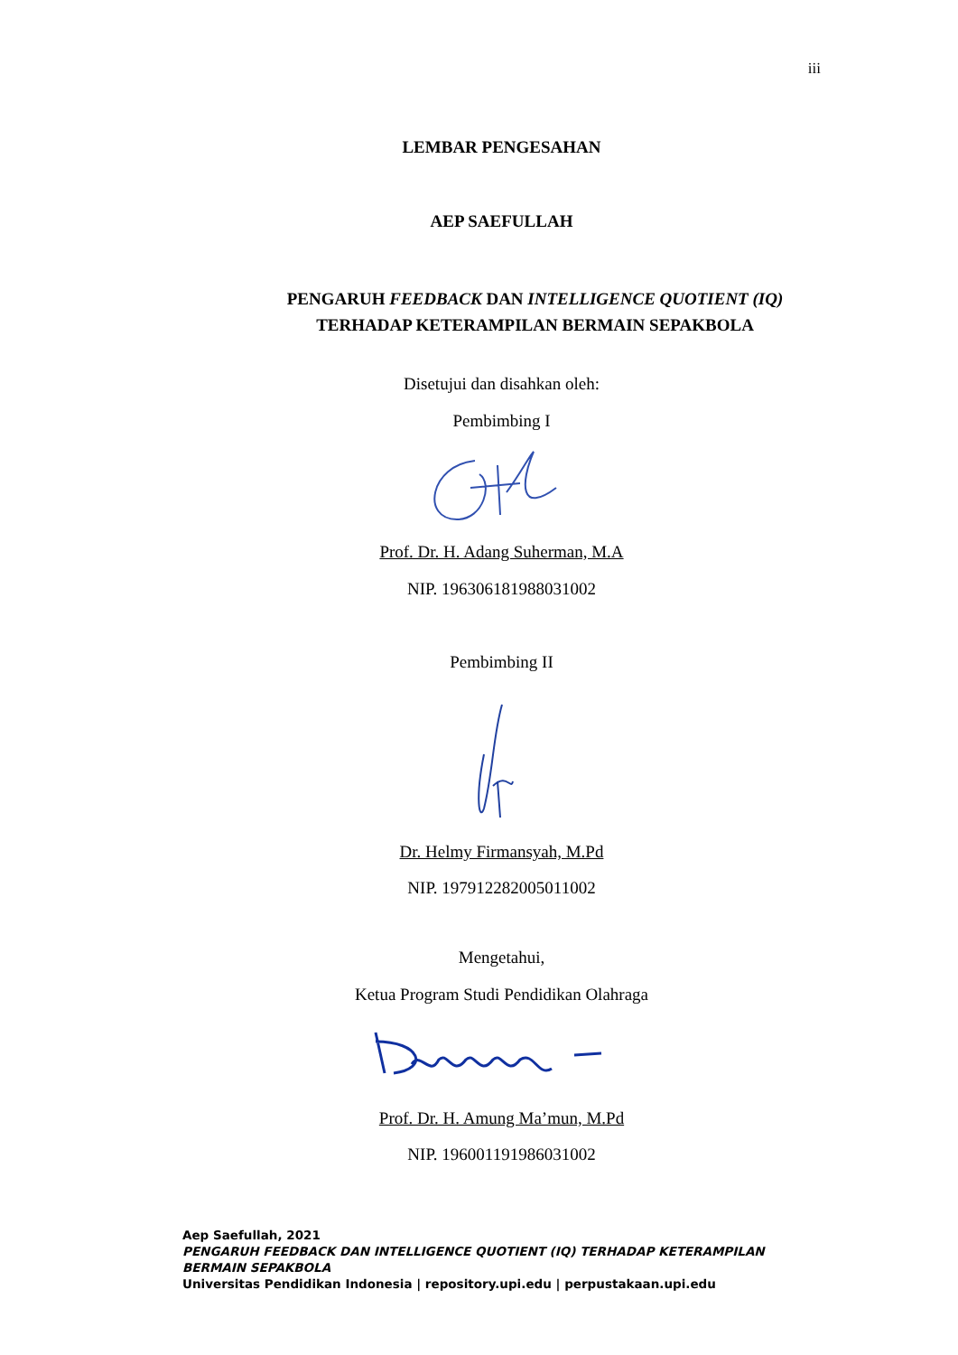iii
LEMBAR PENGESAHAN
AEP SAEFULLAH
PENGARUH FEEDBACK DAN INTELLIGENCE QUOTIENT (IQ)
TERHADAP KETERAMPILAN BERMAIN SEPAKBOLA
Disetujui dan disahkan oleh:
Pembimbing I
Prof. Dr. H. Adang Suherman, M.A
NIP. 196306181988031002
Pembimbing II
Dr. Helmy Firmansyah, M.Pd
NIP. 197912282005011002
Mengetahui,
Ketua Program Studi Pendidikan Olahraga
Prof. Dr. H. Amung Ma’mun, M.Pd
NIP. 196001191986031002
Aep Saefullah, 2021
PENGARUH FEEDBACK DAN INTELLIGENCE QUOTIENT (IQ) TERHADAP KETERAMPILAN
BERMAIN SEPAKBOLA
Universitas Pendidikan Indonesia | repository.upi.edu | perpustakaan.upi.edu